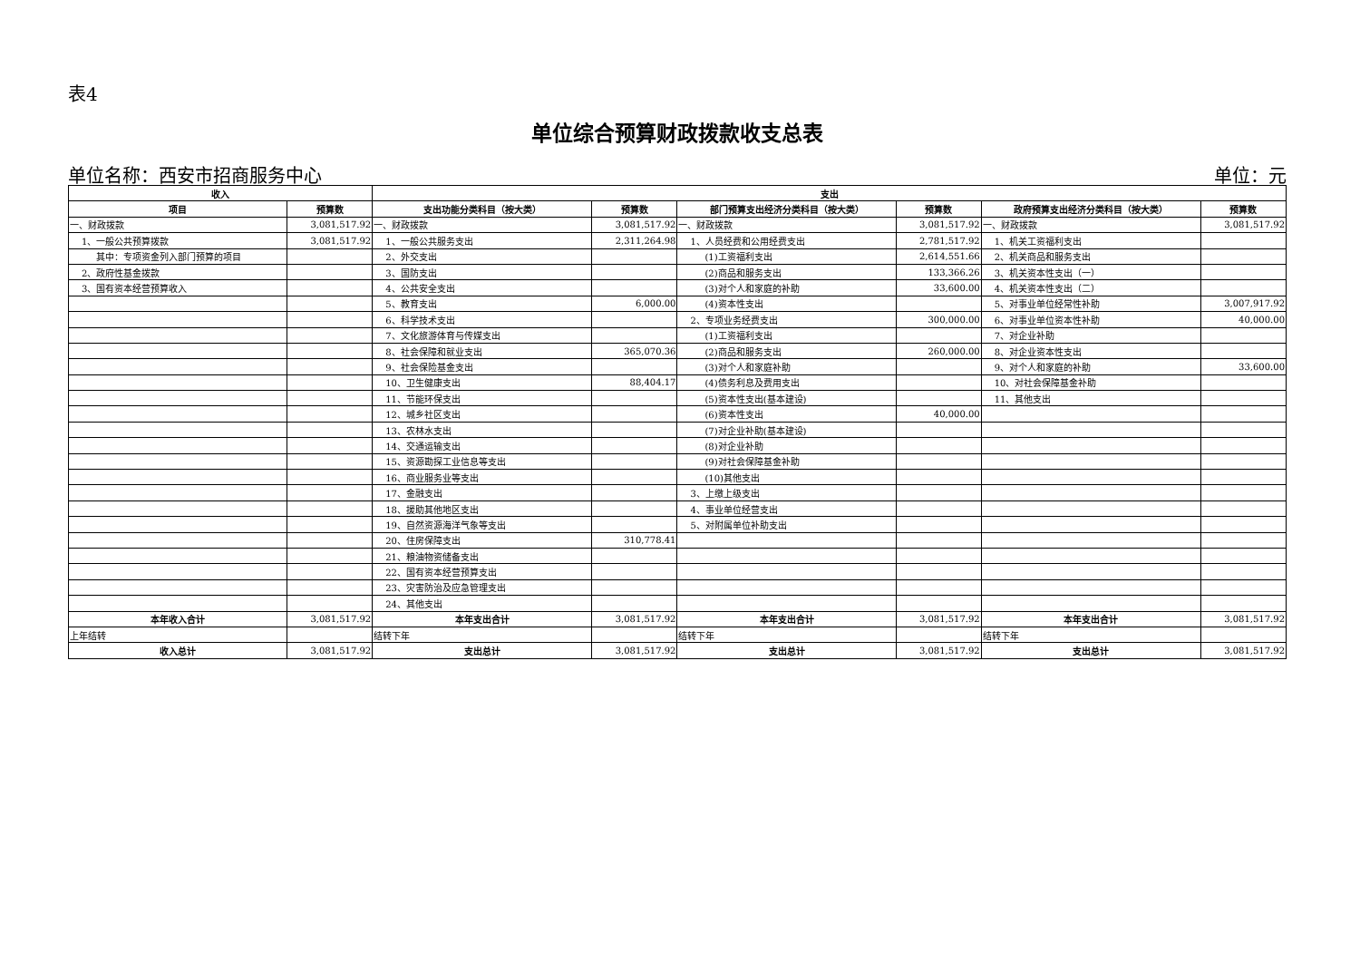表4
单位综合预算财政拨款收支总表
单位名称：西安市招商服务中心 单位：元
| 收入 | | 支出 | | | | | |
| --- | --- | --- | --- | --- | --- | --- | --- |
| 项目 | 预算数 | 支出功能分类科目（按大类） | 预算数 | 部门预算支出经济分类科目（按大类） | 预算数 | 政府预算支出经济分类科目（按大类） | 预算数 |
| 一、财政拨款 | 3,081,517.92 | 一、财政拨款 | 3,081,517.92 | 一、财政拨款 | 3,081,517.92 | 一、财政拨款 | 3,081,517.92 |
| 1、一般公共预算拨款 | 3,081,517.92 | 1、一般公共服务支出 | 2,311,264.98 | 1、人员经费和公用经费支出 | 2,781,517.92 | 1、机关工资福利支出 | |
| 其中：专项资金列入部门预算的项目 | | 2、外交支出 | | (1)工资福利支出 | 2,614,551.66 | 2、机关商品和服务支出 | |
| 2、政府性基金拨款 | | 3、国防支出 | | (2)商品和服务支出 | 133,366.26 | 3、机关资本性支出（一） | |
| 3、国有资本经营预算收入 | | 4、公共安全支出 | | (3)对个人和家庭的补助 | 33,600.00 | 4、机关资本性支出（二） | |
| | | 5、教育支出 | 6,000.00 | (4)资本性支出 | | 5、对事业单位经常性补助 | 3,007,917.92 |
| | | 6、科学技术支出 | | 2、专项业务经费支出 | 300,000.00 | 6、对事业单位资本性补助 | 40,000.00 |
| | | 7、文化旅游体育与传媒支出 | | (1)工资福利支出 | | 7、对企业补助 | |
| | | 8、社会保障和就业支出 | 365,070.36 | (2)商品和服务支出 | 260,000.00 | 8、对企业资本性支出 | |
| | | 9、社会保险基金支出 | | (3)对个人和家庭补助 | | 9、对个人和家庭的补助 | 33,600.00 |
| | | 10、卫生健康支出 | 88,404.17 | (4)债务利息及费用支出 | | 10、对社会保障基金补助 | |
| | | 11、节能环保支出 | | (5)资本性支出(基本建设) | | 11、其他支出 | |
| | | 12、城乡社区支出 | | (6)资本性支出 | 40,000.00 | | |
| | | 13、农林水支出 | | (7)对企业补助(基本建设) | | | |
| | | 14、交通运输支出 | | (8)对企业补助 | | | |
| | | 15、资源勘探工业信息等支出 | | (9)对社会保障基金补助 | | | |
| | | 16、商业服务业等支出 | | (10)其他支出 | | | |
| | | 17、金融支出 | | 3、上缴上级支出 | | | |
| | | 18、援助其他地区支出 | | 4、事业单位经营支出 | | | |
| | | 19、自然资源海洋气象等支出 | | 5、对附属单位补助支出 | | | |
| | | 20、住房保障支出 | 310,778.41 | | | | |
| | | 21、粮油物资储备支出 | | | | | |
| | | 22、国有资本经营预算支出 | | | | | |
| | | 23、灾害防治及应急管理支出 | | | | | |
| | | 24、其他支出 | | | | | |
| 本年收入合计 | 3,081,517.92 | 本年支出合计 | 3,081,517.92 | 本年支出合计 | 3,081,517.92 | 本年支出合计 | 3,081,517.92 |
| 上年结转 | | 结转下年 | | 结转下年 | | 结转下年 | |
| 收入总计 | 3,081,517.92 | 支出总计 | 3,081,517.92 | 支出总计 | 3,081,517.92 | 支出总计 | 3,081,517.92 |